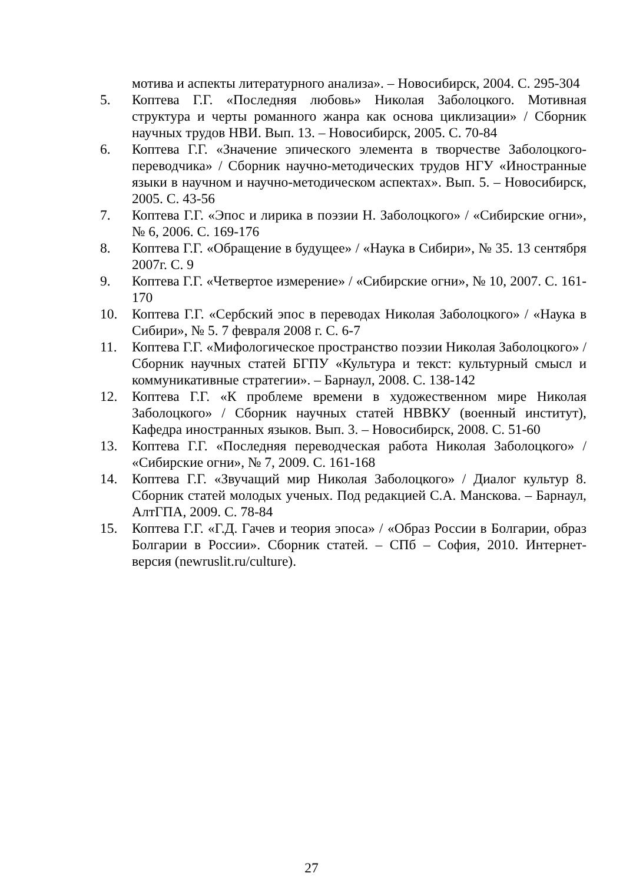мотива и аспекты литературного анализа». – Новосибирск, 2004. С. 295-304
5. Коптева Г.Г. «Последняя любовь» Николая Заболоцкого. Мотивная структура и черты романного жанра как основа циклизации» / Сборник научных трудов НВИ. Вып. 13. – Новосибирск, 2005. С. 70-84
6. Коптева Г.Г. «Значение эпического элемента в творчестве Заболоцкого-переводчика» / Сборник научно-методических трудов НГУ «Иностранные языки в научном и научно-методическом аспектах». Вып. 5. – Новосибирск, 2005. С. 43-56
7. Коптева Г.Г. «Эпос и лирика в поэзии Н. Заболоцкого» / «Сибирские огни», № 6, 2006. С. 169-176
8. Коптева Г.Г. «Обращение в будущее» / «Наука в Сибири», № 35. 13 сентября 2007г. С. 9
9. Коптева Г.Г. «Четвертое измерение» / «Сибирские огни», № 10, 2007. С. 161-170
10. Коптева Г.Г. «Сербский эпос в переводах Николая Заболоцкого» / «Наука в Сибири», № 5. 7 февраля 2008 г. С. 6-7
11. Коптева Г.Г. «Мифологическое пространство поэзии Николая Заболоцкого» / Сборник научных статей БГПУ «Культура и текст: культурный смысл и коммуникативные стратегии». – Барнаул, 2008. С. 138-142
12. Коптева Г.Г. «К проблеме времени в художественном мире Николая Заболоцкого» / Сборник научных статей НВВКУ (военный институт), Кафедра иностранных языков. Вып. 3. – Новосибирск, 2008. С. 51-60
13. Коптева Г.Г. «Последняя переводческая работа Николая Заболоцкого» / «Сибирские огни», № 7, 2009. С. 161-168
14. Коптева Г.Г. «Звучащий мир Николая Заболоцкого» / Диалог культур 8. Сборник статей молодых ученых. Под редакцией С.А. Манскова. – Барнаул, АлтГПА, 2009. С. 78-84
15. Коптева Г.Г. «Г.Д. Гачев и теория эпоса» / «Образ России в Болгарии, образ Болгарии в России». Сборник статей. – СПб – София, 2010. Интернет-версия (newruslit.ru/culture).
27